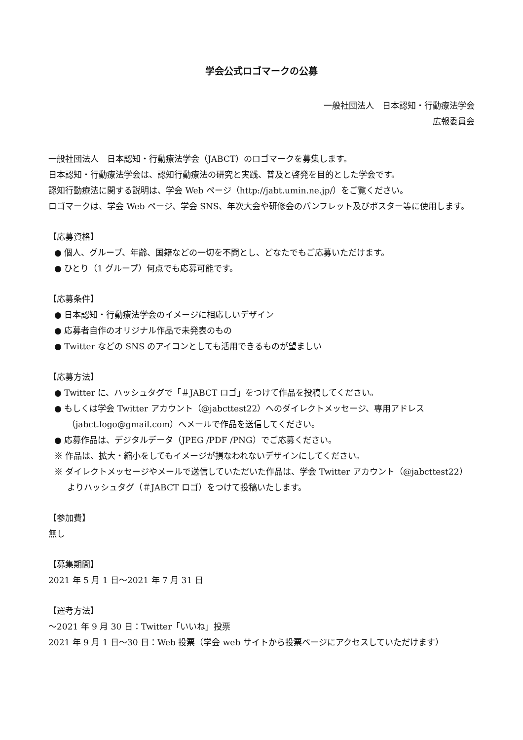学会公式ロゴマークの公募
一般社団法人　日本認知・行動療法学会
広報委員会
一般社団法人　日本認知・行動療法学会（JABCT）のロゴマークを募集します。
日本認知・行動療法学会は、認知行動療法の研究と実践、普及と啓発を目的とした学会です。
認知行動療法に関する説明は、学会 Web ページ（http://jabt.umin.ne.jp/）をご覧ください。
ロゴマークは、学会 Web ページ、学会 SNS、年次大会や研修会のパンフレット及びポスター等に使用します。
【応募資格】
● 個人、グループ、年齢、国籍などの一切を不問とし、どなたでもご応募いただけます。
● ひとり（1 グループ）何点でも応募可能です。
【応募条件】
● 日本認知・行動療法学会のイメージに相応しいデザイン
● 応募者自作のオリジナル作品で未発表のもの
● Twitter などの SNS のアイコンとしても活用できるものが望ましい
【応募方法】
● Twitter に、ハッシュタグで「＃JABCT ロゴ」をつけて作品を投稿してください。
● もしくは学会 Twitter アカウント（@jabcttest22）へのダイレクトメッセージ、専用アドレス（jabct.logo@gmail.com）へメールで作品を送信してください。
● 応募作品は、デジタルデータ（JPEG /PDF /PNG）でご応募ください。
※ 作品は、拡大・縮小をしてもイメージが損なわれないデザインにしてください。
※ ダイレクトメッセージやメールで送信していただいた作品は、学会 Twitter アカウント（@jabcttest22）よりハッシュタグ（＃JABCT ロゴ）をつけて投稿いたします。
【参加費】
無し
【募集期間】
2021 年 5 月 1 日～2021 年 7 月 31 日
【選考方法】
～2021 年 9 月 30 日：Twitter「いいね」投票
2021 年 9 月 1 日～30 日：Web 投票（学会 web サイトから投票ページにアクセスしていただけます）